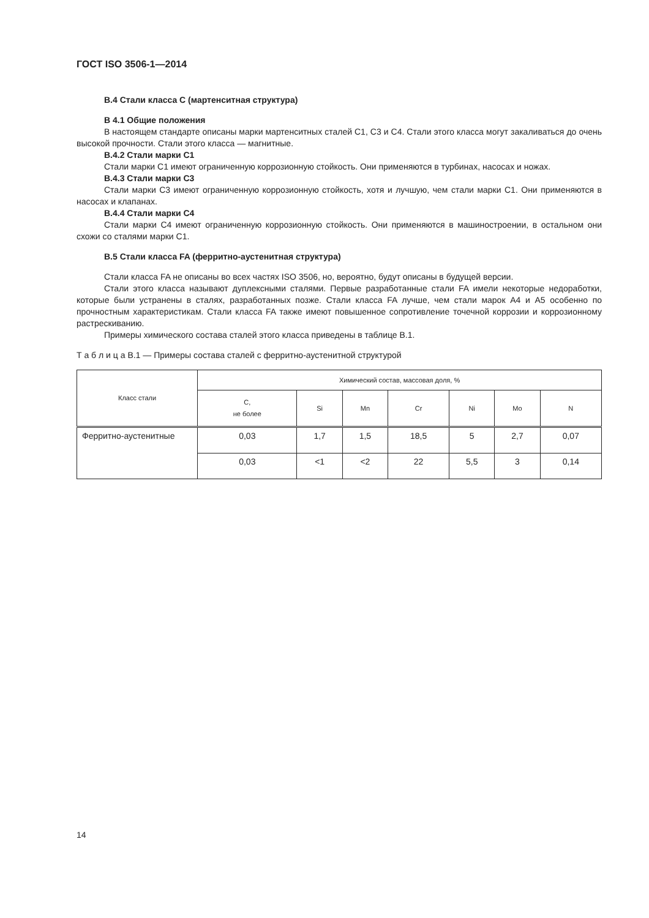ГОСТ ISO 3506-1—2014
В.4 Стали класса С (мартенситная структура)
В 4.1 Общие положения
В настоящем стандарте описаны марки мартенситных сталей С1, С3 и С4. Стали этого класса могут закаливаться до очень высокой прочности. Стали этого класса — магнитные.
В.4.2 Стали марки С1
Стали марки С1 имеют ограниченную коррозионную стойкость. Они применяются в турбинах, насосах и ножах.
В.4.3 Стали марки С3
Стали марки С3 имеют ограниченную коррозионную стойкость, хотя и лучшую, чем стали марки С1. Они применяются в насосах и клапанах.
В.4.4 Стали марки С4
Стали марки С4 имеют ограниченную коррозионную стойкость. Они применяются в машиностроении, в остальном они схожи со сталями марки С1.
В.5 Стали класса FA (ферритно-аустенитная структура)
Стали класса FA не описаны во всех частях ISO 3506, но, вероятно, будут описаны в будущей версии.
Стали этого класса называют дуплексными сталями. Первые разработанные стали FA имели некоторые недоработки, которые были устранены в сталях, разработанных позже. Стали класса FA лучше, чем стали марок А4 и А5 особенно по прочностным характеристикам. Стали класса FA также имеют повышенное сопротивление точечной коррозии и коррозионному растрескиванию.
Примеры химического состава сталей этого класса приведены в таблице В.1.
Т а б л и ц а В.1 — Примеры состава сталей с ферритно-аустенитной структурой
| Класс стали | Химический состав, массовая доля, % | | | | | | |
| --- | --- | --- | --- | --- | --- | --- | --- |
| | С, не более | Si | Mn | Cr | Ni | Mo | N |
| Ферритно-аустенитные | 0,03 | 1,7 | 1,5 | 18,5 | 5 | 2,7 | 0,07 |
| | 0,03 | <1 | <2 | 22 | 5,5 | 3 | 0,14 |
14